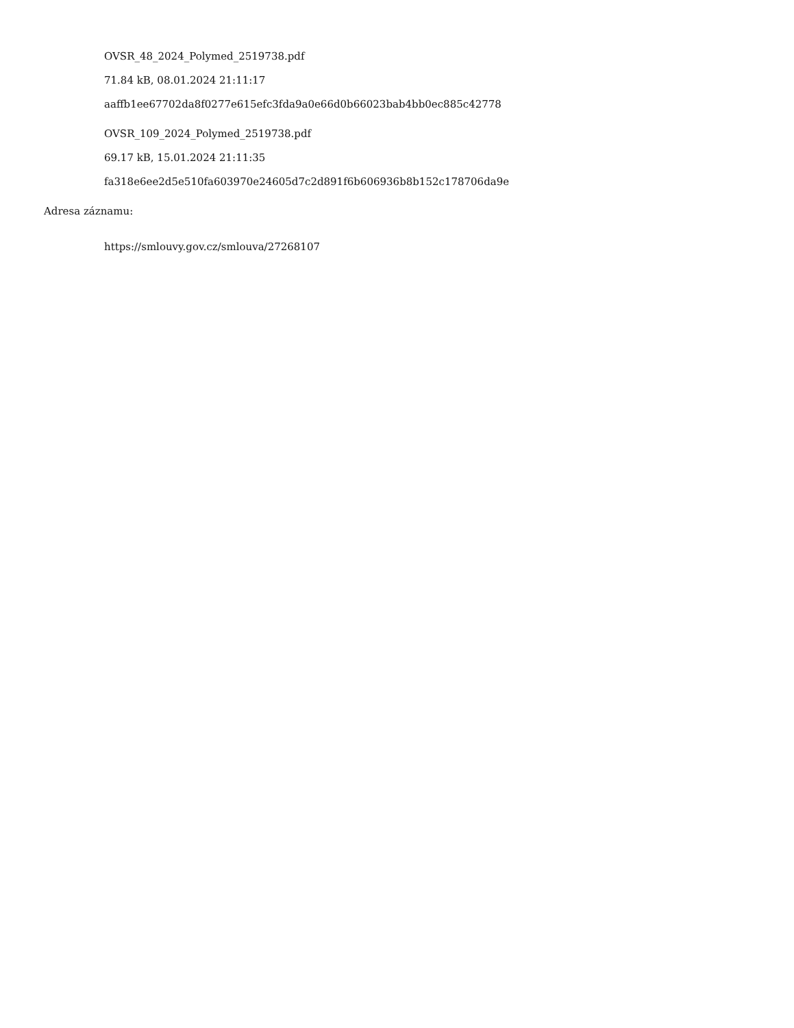OVSR_48_2024_Polymed_2519738.pdf
71.84 kB, 08.01.2024 21:11:17
aaffb1ee67702da8f0277e615efc3fda9a0e66d0b66023bab4bb0ec885c42778
OVSR_109_2024_Polymed_2519738.pdf
69.17 kB, 15.01.2024 21:11:35
fa318e6ee2d5e510fa603970e24605d7c2d891f6b606936b8b152c178706da9e
Adresa záznamu:
https://smlouvy.gov.cz/smlouva/27268107